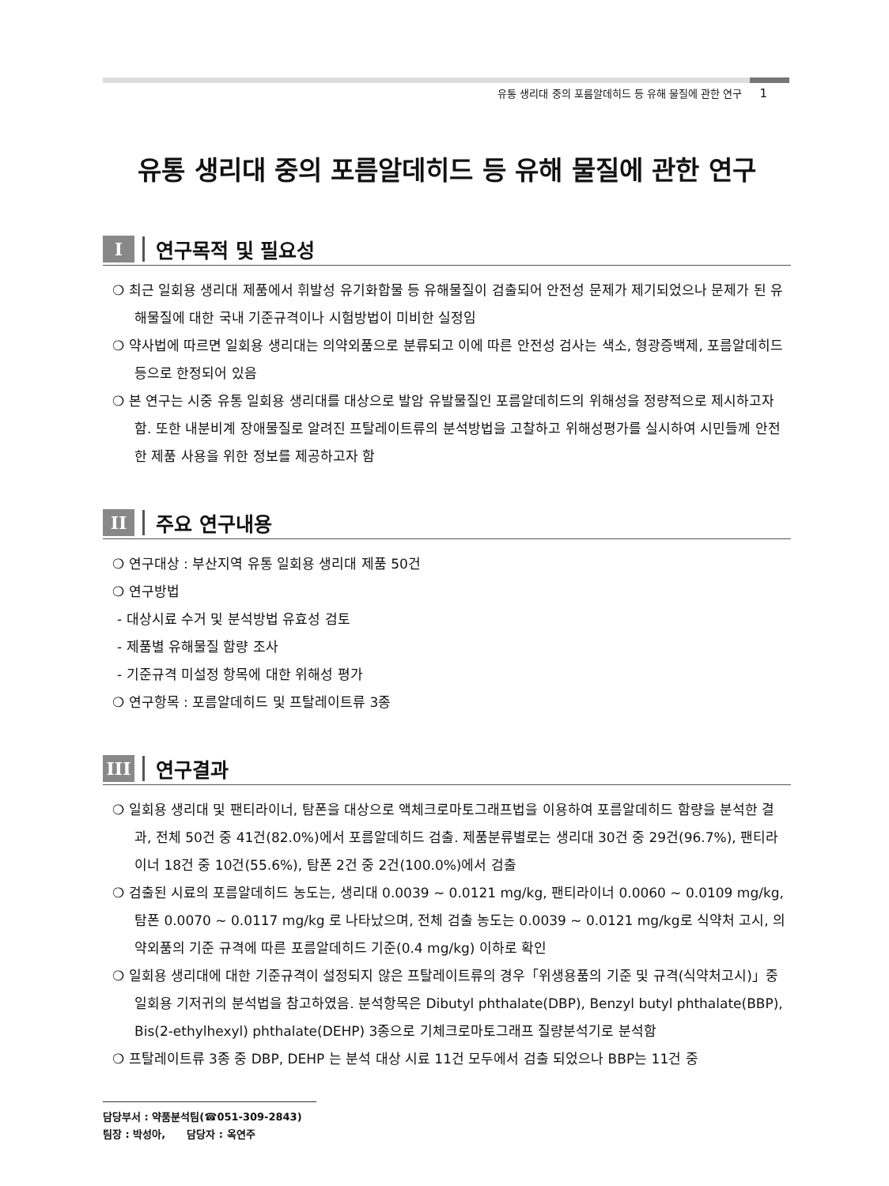유통 생리대 중의 포름알데히드 등 유해 물질에 관한 연구 1
유통 생리대 중의 포름알데히드 등 유해 물질에 관한 연구
I 연구목적 및 필요성
❍ 최근 일회용 생리대 제품에서 휘발성 유기화합물 등 유해물질이 검출되어 안전성 문제가 제기되었으나 문제가 된 유해물질에 대한 국내 기준규격이나 시험방법이 미비한 실정임
❍ 약사법에 따르면 일회용 생리대는 의약외품으로 분류되고 이에 따른 안전성 검사는 색소, 형광증백제, 포름알데히드 등으로 한정되어 있음
❍ 본 연구는 시중 유통 일회용 생리대를 대상으로 발암 유발물질인 포름알데히드의 위해성을 정량적으로 제시하고자 함. 또한 내분비계 장애물질로 알려진 프탈레이트류의 분석방법을 고찰하고 위해성평가를 실시하여 시민들께 안전한 제품 사용을 위한 정보를 제공하고자 함
II 주요 연구내용
❍ 연구대상 : 부산지역 유통 일회용 생리대 제품 50건
❍ 연구방법
- 대상시료 수거 및 분석방법 유효성 검토
- 제품별 유해물질 함량 조사
- 기준규격 미설정 항목에 대한 위해성 평가
❍ 연구항목 : 포름알데히드 및 프탈레이트류 3종
III 연구결과
❍ 일회용 생리대 및 팬티라이너, 탐폰을 대상으로 액체크로마토그래프법을 이용하여 포름알데히드 함량을 분석한 결과, 전체 50건 중 41건(82.0%)에서 포름알데히드 검출. 제품분류별로는 생리대 30건 중 29건(96.7%), 팬티라이너 18건 중 10건(55.6%), 탐폰 2건 중 2건(100.0%)에서 검출
❍ 검출된 시료의 포름알데히드 농도는, 생리대 0.0039 ~ 0.0121 mg/kg, 팬티라이너 0.0060 ~ 0.0109 mg/kg, 탐폰 0.0070 ~ 0.0117 mg/kg 로 나타났으며, 전체 검출 농도는 0.0039 ~ 0.0121 mg/kg로 식약처 고시, 의약외품의 기준 규격에 따른 포름알데히드 기준(0.4 mg/kg) 이하로 확인
❍ 일회용 생리대에 대한 기준규격이 설정되지 않은 프탈레이트류의 경우「위생용품의 기준 및 규격(식약처고시)」중 일회용 기저귀의 분석법을 참고하였음. 분석항목은 Dibutyl phthalate(DBP), Benzyl butyl phthalate(BBP), Bis(2-ethylhexyl) phthalate(DEHP) 3종으로 기체크로마토그래프 질량분석기로 분석함
❍ 프탈레이트류 3종 중 DBP, DEHP 는 분석 대상 시료 11건 모두에서 검출 되었으나 BBP는 11건 중
담당부서 : 약품분석팀(☎051-309-2843)
팀장 : 박성아, 담당자 : 옥연주